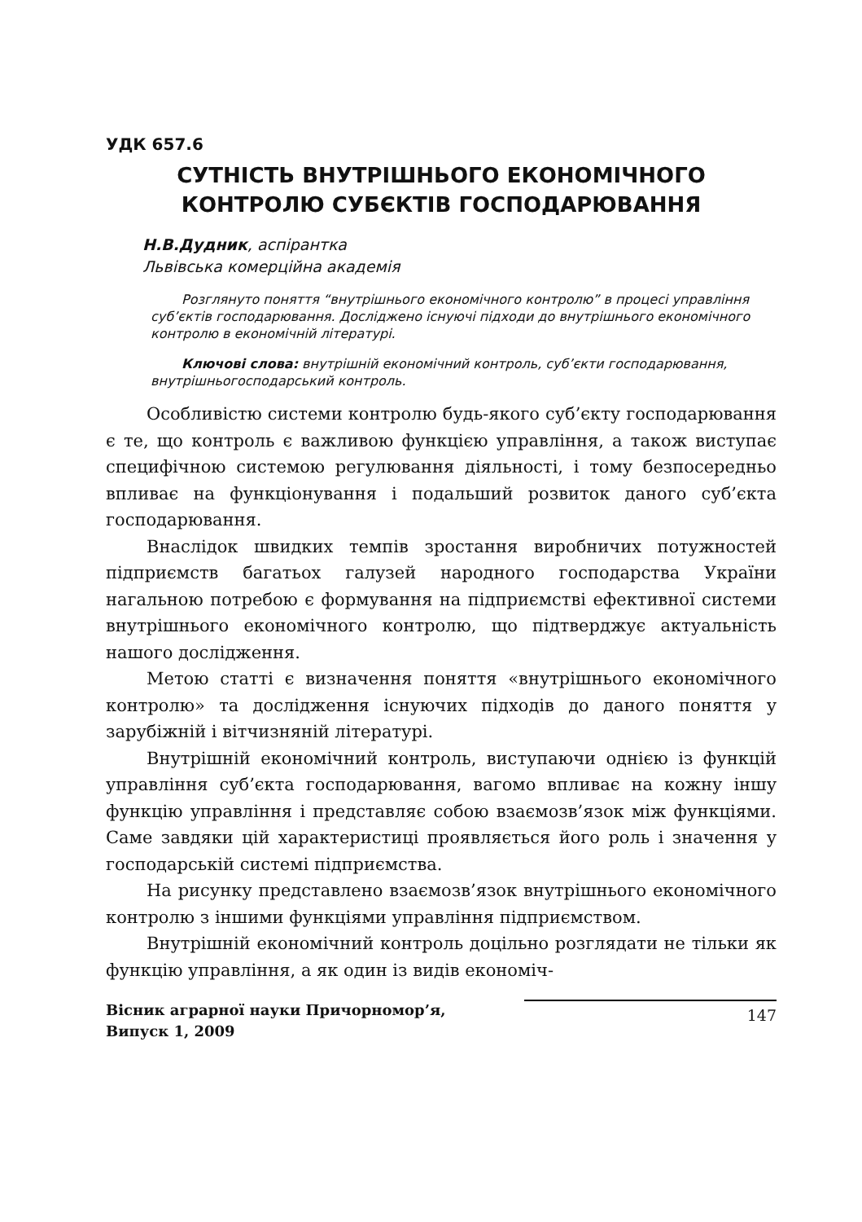УДК 657.6
СУТНІСТЬ ВНУТРІШНЬОГО ЕКОНОМІЧНОГО
КОНТРОЛЮ СУБЄКТІВ ГОСПОДАРЮВАННЯ
Н.В.Дудник, аспірантка
Львівська комерційна академія
Розглянуто поняття “внутрішнього економічного контролю” в процесі управління суб’єктів господарювання. Досліджено існуючі підходи до внутрішнього економічного контролю в економічній літературі.
Ключові слова: внутрішній економічний контроль, суб’єкти господарювання, внутрішньогосподарський контроль.
Особливістю системи контролю будь-якого суб’єкту господарювання є те, що контроль є важливою функцією управління, а також виступає специфічною системою регулювання діяльності, і тому безпосередньо впливає на функціонування і подальший розвиток даного суб’єкта господарювання.
Внаслідок швидких темпів зростання виробничих потужностей підприємств багатьох галузей народного господарства України нагальною потребою є формування на підприємстві ефективної системи внутрішнього економічного контролю, що підтверджує актуальність нашого дослідження.
Метою статті є визначення поняття «внутрішнього економічного контролю» та дослідження існуючих підходів до даного поняття у зарубіжній і вітчизняній літературі.
Внутрішній економічний контроль, виступаючи однією із функцій управління суб’єкта господарювання, вагомо впливає на кожну іншу функцію управління і представляє собою взаємозв’язок між функціями. Саме завдяки цій характеристиці проявляється його роль і значення у господарській системі підприємства.
На рисунку представлено взаємозв’язок внутрішнього економічного контролю з іншими функціями управління підприємством.
Внутрішній економічний контроль доцільно розглядати не тільки як функцію управління, а як один із видів економіч-
Вісник аграрної науки Причорномор’я,
Випуск 1, 2009
147